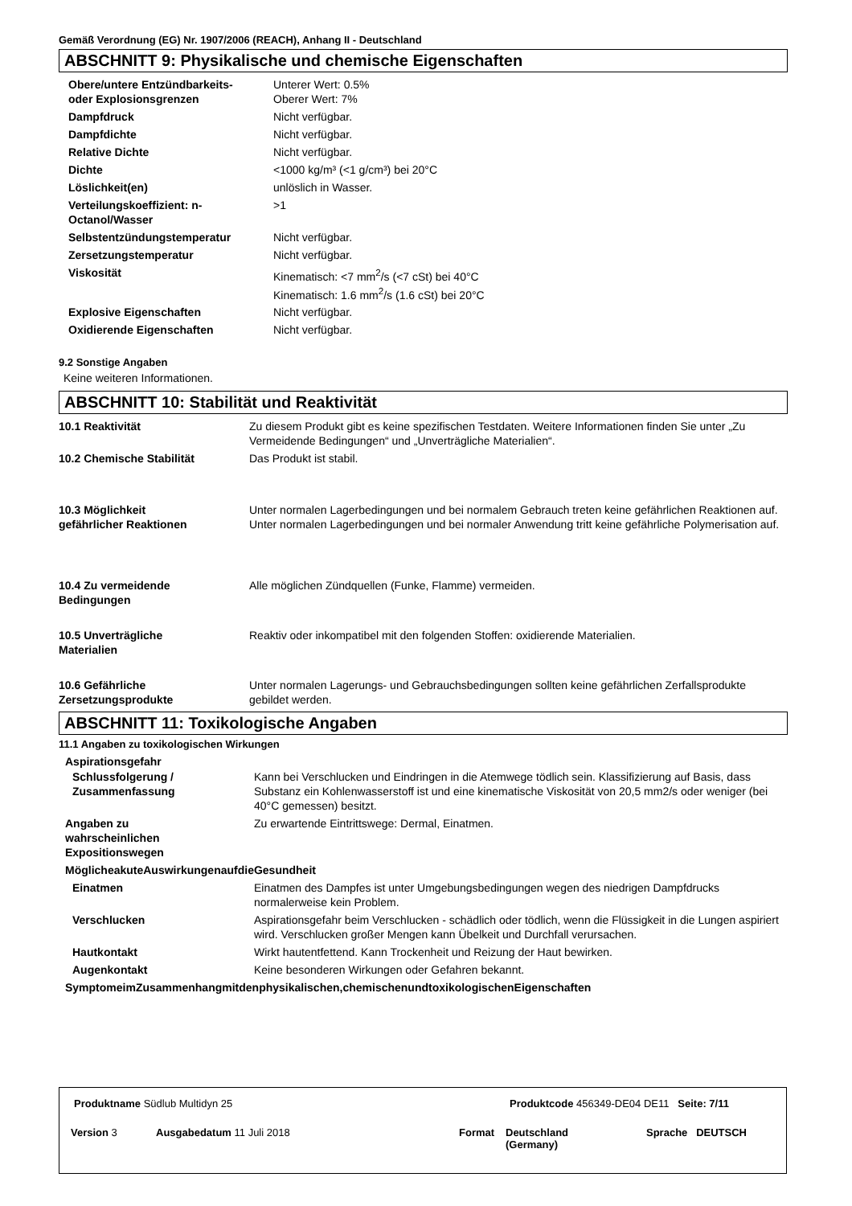Gemäß Verordnung (EG) Nr. 1907/2006 (REACH), Anhang II - Deutschland
ABSCHNITT 9: Physikalische und chemische Eigenschaften
| Obere/untere Entzündbarkeits- oder Explosionsgrenzen | Unterer Wert: 0.5% Oberer Wert: 7% |
| Dampfdruck | Nicht verfügbar. |
| Dampfdichte | Nicht verfügbar. |
| Relative Dichte | Nicht verfügbar. |
| Dichte | <1000 kg/m³ (<1 g/cm³) bei 20°C |
| Löslichkeit(en) | unlöslich in Wasser. |
| Verteilungskoeffizient: n- Octanol/Wasser | >1 |
| Selbstentzündungstemperatur | Nicht verfügbar. |
| Zersetzungstemperatur | Nicht verfügbar. |
| Viskosität | Kinematisch: <7 mm<sup>2</sup>/s (<7 cSt) bei 40°C Kinematisch: 1.6 mm<sup>2</sup>/s (1.6 cSt) bei 20°C |
| Explosive Eigenschaften | Nicht verfügbar. |
| Oxidierende Eigenschaften | Nicht verfügbar. |
9.2 Sonstige Angaben
Keine weiteren Informationen.
ABSCHNITT 10: Stabilität und Reaktivität
| 10.1 Reaktivität | Zu diesem Produkt gibt es keine spezifischen Testdaten. Weitere Informationen finden Sie unter „Zu Vermeidende Bedingungen“ und „Unverträgliche Materialien“. |
| 10.2 Chemische Stabilität | Das Produkt ist stabil. |
| 10.3 Möglichkeit gefährlicher Reaktionen | Unter normalen Lagerbedingungen und bei normalem Gebrauch treten keine gefährlichen Reaktionen auf. Unter normalen Lagerbedingungen und bei normaler Anwendung tritt keine gefährliche Polymerisation auf. |
| 10.4 Zu vermeidende Bedingungen | Alle möglichen Zündquellen (Funke, Flamme) vermeiden. |
| 10.5 Unverträgliche Materialien | Reaktiv oder inkompatibel mit den folgenden Stoffen: oxidierende Materialien. |
| 10.6 Gefährliche Zersetzungsprodukte | Unter normalen Lagerungs- und Gebrauchsbedingungen sollten keine gefährlichen Zerfallsprodukte gebildet werden. |
ABSCHNITT 11: Toxikologische Angaben
11.1 Angaben zu toxikologischen Wirkungen
Aspirationsgefahr
| Schlussfolgerung / Zusammenfassung | Kann bei Verschlucken und Eindringen in die Atemwege tödlich sein. Klassifizierung auf Basis, dass Substanz ein Kohlenwasserstoff ist und eine kinematische Viskosität von 20,5 mm2/s oder weniger (bei 40°C gemessen) besitzt. |
| Angaben zu wahrscheinlichen Expositionswegen | Zu erwartende Eintrittswege: Dermal, Einatmen. |
| MöglicheakuteAuswirkungenaufdieGesundheit | |
| Einatmen | Einatmen des Dampfes ist unter Umgebungsbedingungen wegen des niedrigen Dampfdrucks normalerweise kein Problem. |
| Verschlucken | Aspirationsgefahr beim Verschlucken - schädlich oder tödlich, wenn die Flüssigkeit in die Lungen aspiriert wird. Verschlucken großer Mengen kann Übelkeit und Durchfall verursachen. |
| Hautkontakt | Wirkt hautentfettend. Kann Trockenheit und Reizung der Haut bewirken. |
| Augenkontakt | Keine besonderen Wirkungen oder Gefahren bekannt. |
| SymptomeimZusammenhangmitdenphysikalischen,chemischenundtoxikologischenEigenschaften | |
Produktname Südlub Multidyn 25
Produktcode 456349-DE04 DE11 Seite: 7/11
Version 3 Ausgabedatum 11 Juli 2018 Format
Deutschland
(Germany)
Sprache DEUTSCH